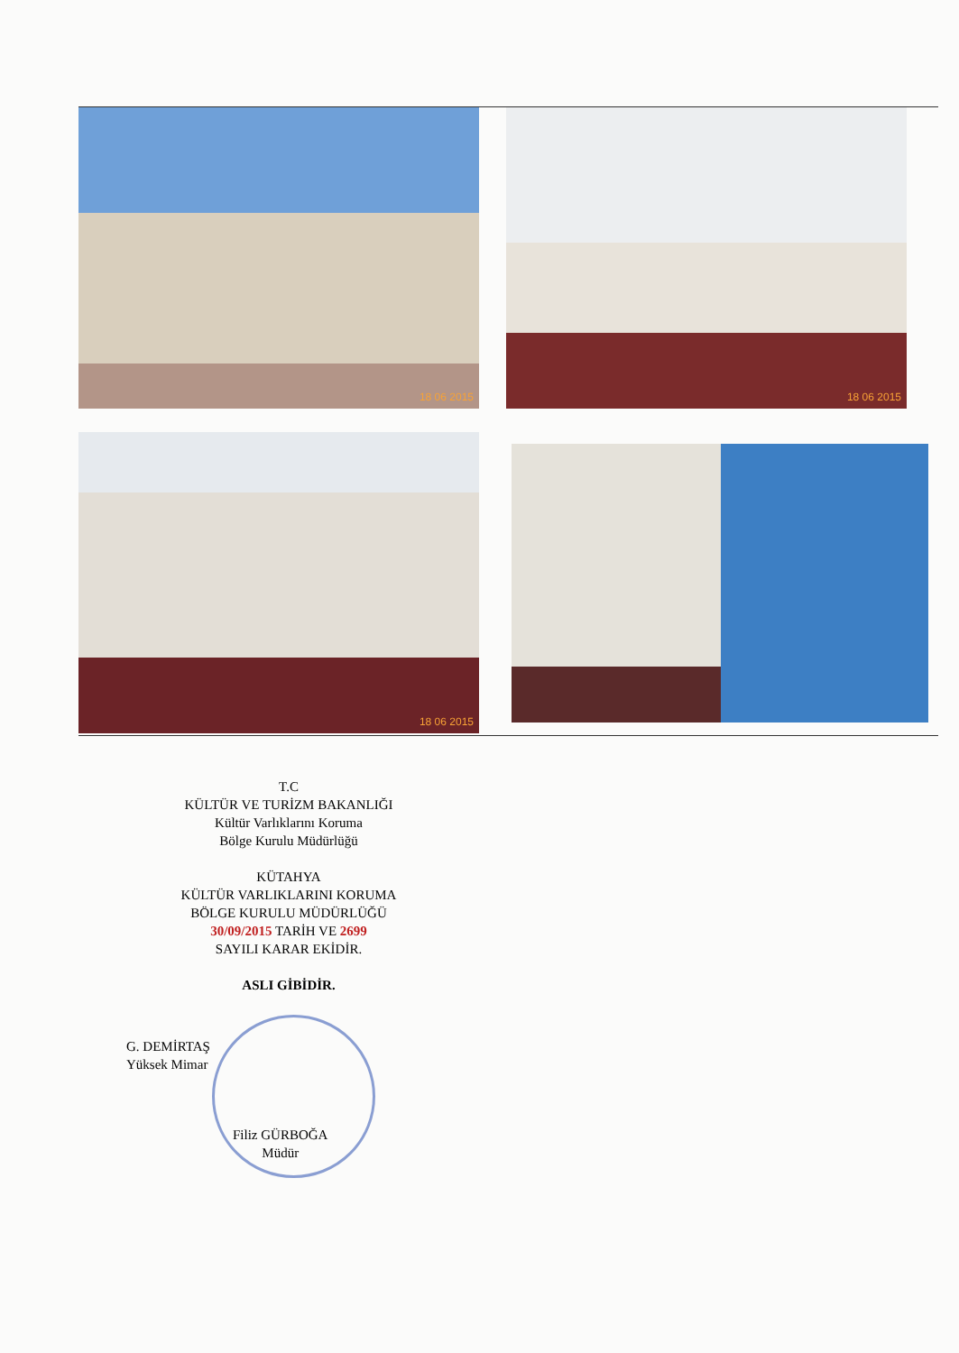18 06 2015 18 06 2015
18 06 2015
T.C
KÜLTÜR VE TURİZM BAKANLIĞI
Kültür Varlıklarını Koruma
Bölge Kurulu Müdürlüğü
KÜTAHYA
KÜLTÜR VARLIKLARINI KORUMA
BÖLGE KURULU MÜDÜRLÜĞÜ
30/09/2015 TARİH VE 2699
SAYILI KARAR EKİDİR.
ASLI GİBİDİR.
G. DEMİRTAŞ
Yüksek Mimar
Filiz GÜRBOĞA
Müdür